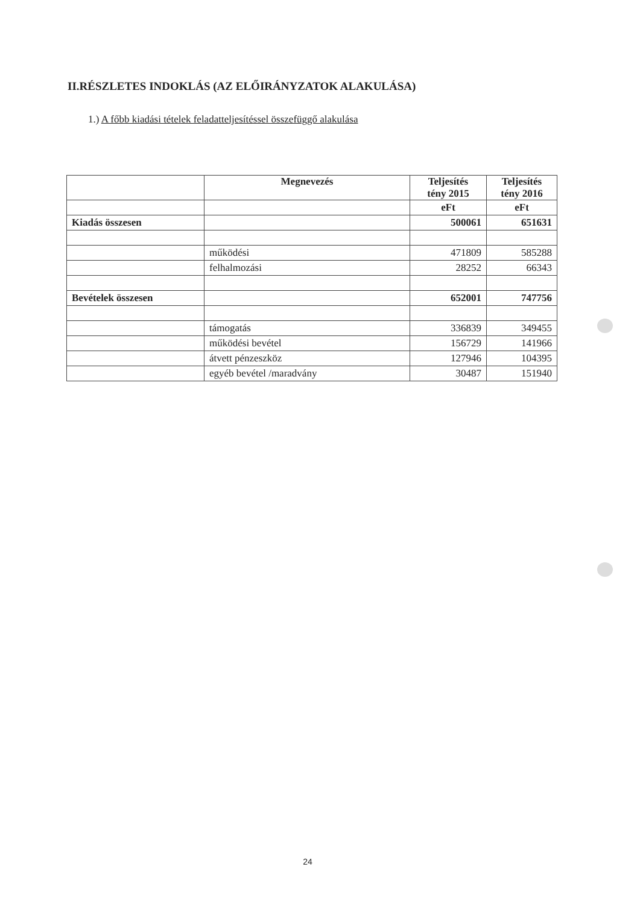II.RÉSZLETES INDOKLÁS (AZ ELŐIRÁNYZATOK ALAKULÁSA)
1.) A főbb kiadási tételek feladatteljesítéssel összefüggő alakulása
| | Megnevezés | Teljesítés tény 2015 | Teljesítés tény 2016 |
| --- | --- | --- | --- |
| | | eFt | eFt |
| Kiadás összesen | | 500061 | 651631 |
| | működési | 471809 | 585288 |
| | felhalmozási | 28252 | 66343 |
| Bevételek összesen | | 652001 | 747756 |
| | támogatás | 336839 | 349455 |
| | működési bevétel | 156729 | 141966 |
| | átvett pénzeszköz | 127946 | 104395 |
| | egyéb bevétel /maradvány | 30487 | 151940 |
24